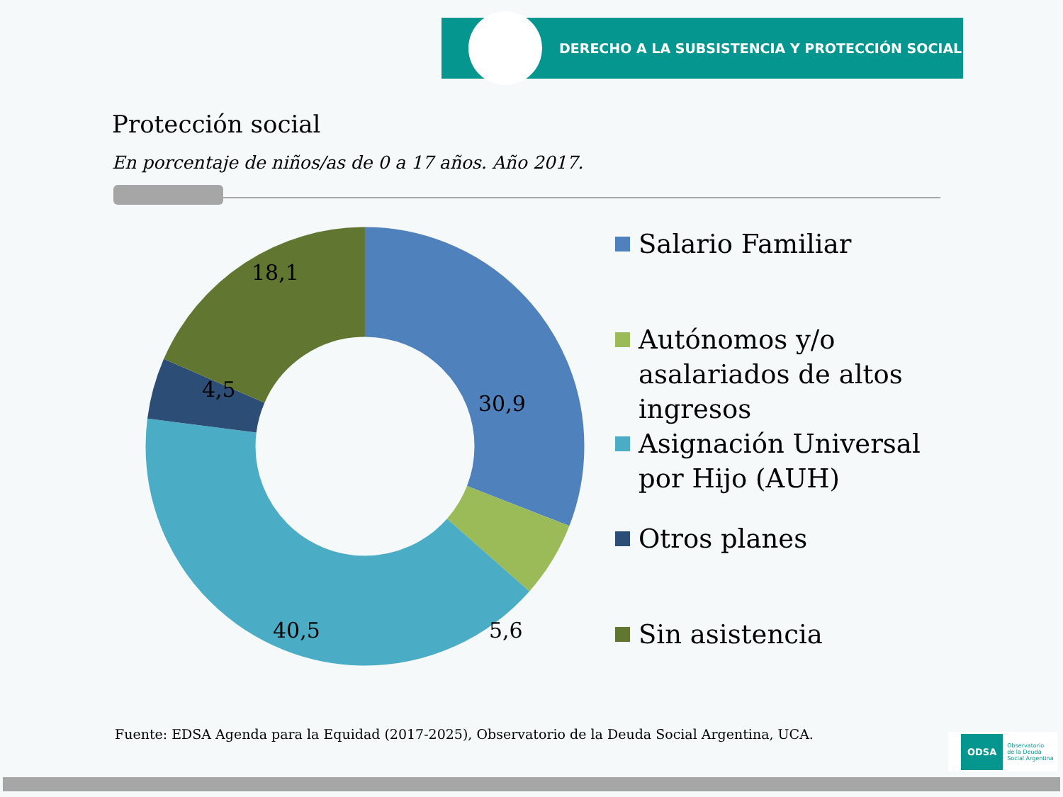DERECHO A LA SUBSISTENCIA Y PROTECCIÓN SOCIAL
Protección social
En porcentaje de niños/as de 0 a 17 años. Año 2017.
30,9
5,6
40,5
4,5
18,1
Salario Familiar
Autónomos y/o asalariados de altos ingresos
Asignación Universal por Hijo (AUH)
Otros planes
Sin asistencia
Fuente: EDSA Agenda para la Equidad (2017-2025), Observatorio de la Deuda Social Argentina, UCA.
ODSA Observatorio
de la Deuda
Social Argentina